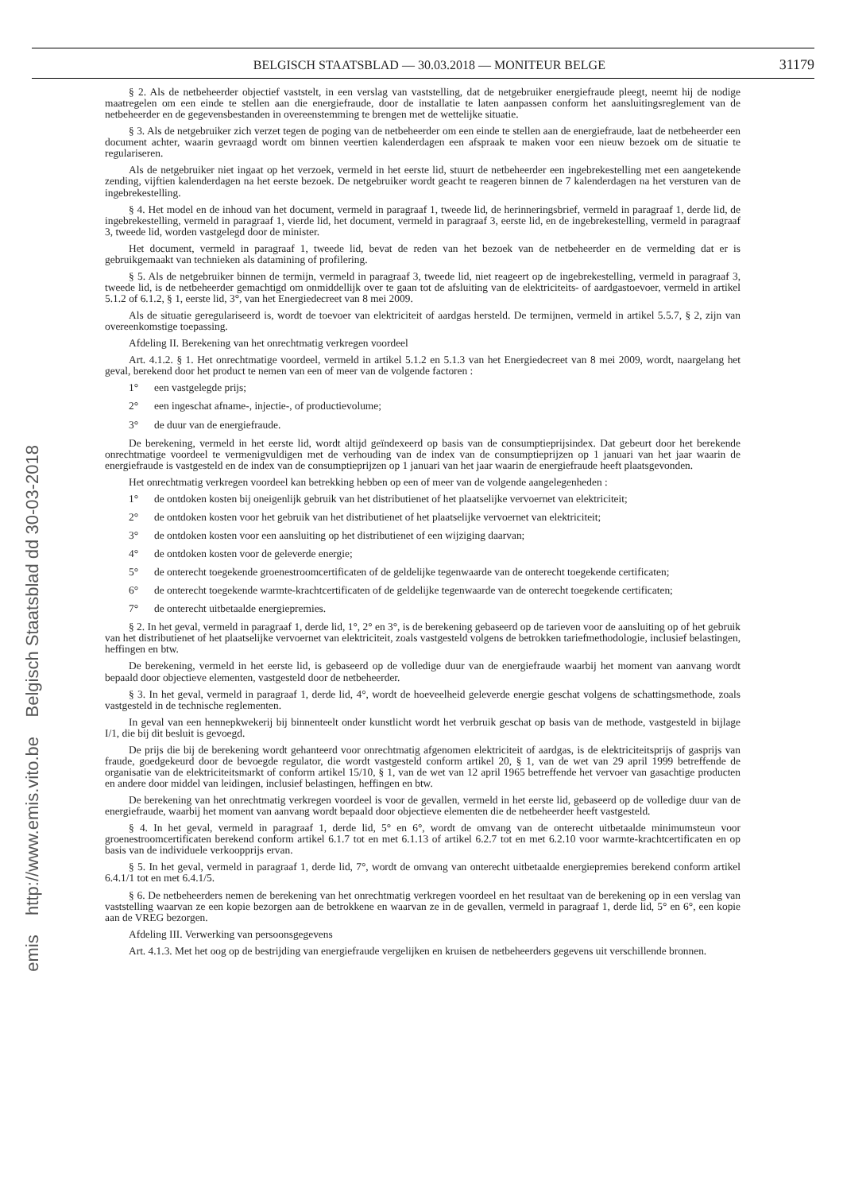emis http://www.emis.vito.be Belgisch Staatsblad dd 30-03-2018
BELGISCH STAATSBLAD — 30.03.2018 — MONITEUR BELGE
31179
§ 2. Als de netbeheerder objectief vaststelt, in een verslag van vaststelling, dat de netgebruiker energiefraude pleegt, neemt hij de nodige maatregelen om een einde te stellen aan die energiefraude, door de installatie te laten aanpassen conform het aansluitingsreglement van de netbeheerder en de gegevensbestanden in overeenstemming te brengen met de wettelijke situatie.
§ 3. Als de netgebruiker zich verzet tegen de poging van de netbeheerder om een einde te stellen aan de energiefraude, laat de netbeheerder een document achter, waarin gevraagd wordt om binnen veertien kalenderdagen een afspraak te maken voor een nieuw bezoek om de situatie te regulariseren.
Als de netgebruiker niet ingaat op het verzoek, vermeld in het eerste lid, stuurt de netbeheerder een ingebrekestelling met een aangetekende zending, vijftien kalenderdagen na het eerste bezoek. De netgebruiker wordt geacht te reageren binnen de 7 kalenderdagen na het versturen van de ingebrekestelling.
§ 4. Het model en de inhoud van het document, vermeld in paragraaf 1, tweede lid, de herinneringsbrief, vermeld in paragraaf 1, derde lid, de ingebrekestelling, vermeld in paragraaf 1, vierde lid, het document, vermeld in paragraaf 3, eerste lid, en de ingebrekestelling, vermeld in paragraaf 3, tweede lid, worden vastgelegd door de minister.
Het document, vermeld in paragraaf 1, tweede lid, bevat de reden van het bezoek van de netbeheerder en de vermelding dat er is gebruikgemaakt van technieken als datamining of profilering.
§ 5. Als de netgebruiker binnen de termijn, vermeld in paragraaf 3, tweede lid, niet reageert op de ingebrekestelling, vermeld in paragraaf 3, tweede lid, is de netbeheerder gemachtigd om onmiddellijk over te gaan tot de afsluiting van de elektriciteits- of aardgastoevoer, vermeld in artikel 5.1.2 of 6.1.2, § 1, eerste lid, 3°, van het Energiedecreet van 8 mei 2009.
Als de situatie geregulariseerd is, wordt de toevoer van elektriciteit of aardgas hersteld. De termijnen, vermeld in artikel 5.5.7, § 2, zijn van overeenkomstige toepassing.
Afdeling II. Berekening van het onrechtmatig verkregen voordeel
Art. 4.1.2. § 1. Het onrechtmatige voordeel, vermeld in artikel 5.1.2 en 5.1.3 van het Energiedecreet van 8 mei 2009, wordt, naargelang het geval, berekend door het product te nemen van een of meer van de volgende factoren :
1° een vastgelegde prijs;
2° een ingeschat afname-, injectie-, of productievolume;
3° de duur van de energiefraude.
De berekening, vermeld in het eerste lid, wordt altijd geïndexeerd op basis van de consumptieprijsindex. Dat gebeurt door het berekende onrechtmatige voordeel te vermenigvuldigen met de verhouding van de index van de consumptieprijzen op 1 januari van het jaar waarin de energiefraude is vastgesteld en de index van de consumptieprijzen op 1 januari van het jaar waarin de energiefraude heeft plaatsgevonden.
Het onrechtmatig verkregen voordeel kan betrekking hebben op een of meer van de volgende aangelegenheden :
1° de ontdoken kosten bij oneigenlijk gebruik van het distributienet of het plaatselijke vervoernet van elektriciteit;
2° de ontdoken kosten voor het gebruik van het distributienet of het plaatselijke vervoernet van elektriciteit;
3° de ontdoken kosten voor een aansluiting op het distributienet of een wijziging daarvan;
4° de ontdoken kosten voor de geleverde energie;
5° de onterecht toegekende groenestroomcertificaten of de geldelijke tegenwaarde van de onterecht toegekende certificaten;
6° de onterecht toegekende warmte-krachtcertificaten of de geldelijke tegenwaarde van de onterecht toegekende certificaten;
7° de onterecht uitbetaalde energiepremies.
§ 2. In het geval, vermeld in paragraaf 1, derde lid, 1°, 2° en 3°, is de berekening gebaseerd op de tarieven voor de aansluiting op of het gebruik van het distributienet of het plaatselijke vervoernet van elektriciteit, zoals vastgesteld volgens de betrokken tariefmethodologie, inclusief belastingen, heffingen en btw.
De berekening, vermeld in het eerste lid, is gebaseerd op de volledige duur van de energiefraude waarbij het moment van aanvang wordt bepaald door objectieve elementen, vastgesteld door de netbeheerder.
§ 3. In het geval, vermeld in paragraaf 1, derde lid, 4°, wordt de hoeveelheid geleverde energie geschat volgens de schattingsmethode, zoals vastgesteld in de technische reglementen.
In geval van een hennepkwekerij bij binnenteelt onder kunstlicht wordt het verbruik geschat op basis van de methode, vastgesteld in bijlage I/1, die bij dit besluit is gevoegd.
De prijs die bij de berekening wordt gehanteerd voor onrechtmatig afgenomen elektriciteit of aardgas, is de elektriciteitsprijs of gasprijs van fraude, goedgekeurd door de bevoegde regulator, die wordt vastgesteld conform artikel 20, § 1, van de wet van 29 april 1999 betreffende de organisatie van de elektriciteitsmarkt of conform artikel 15/10, § 1, van de wet van 12 april 1965 betreffende het vervoer van gasachtige producten en andere door middel van leidingen, inclusief belastingen, heffingen en btw.
De berekening van het onrechtmatig verkregen voordeel is voor de gevallen, vermeld in het eerste lid, gebaseerd op de volledige duur van de energiefraude, waarbij het moment van aanvang wordt bepaald door objectieve elementen die de netbeheerder heeft vastgesteld.
§ 4. In het geval, vermeld in paragraaf 1, derde lid, 5° en 6°, wordt de omvang van de onterecht uitbetaalde minimumsteun voor groenestroomcertificaten berekend conform artikel 6.1.7 tot en met 6.1.13 of artikel 6.2.7 tot en met 6.2.10 voor warmte-krachtcertificaten en op basis van de individuele verkoopprijs ervan.
§ 5. In het geval, vermeld in paragraaf 1, derde lid, 7°, wordt de omvang van onterecht uitbetaalde energiepremies berekend conform artikel 6.4.1/1 tot en met 6.4.1/5.
§ 6. De netbeheerders nemen de berekening van het onrechtmatig verkregen voordeel en het resultaat van de berekening op in een verslag van vaststelling waarvan ze een kopie bezorgen aan de betrokkene en waarvan ze in de gevallen, vermeld in paragraaf 1, derde lid, 5° en 6°, een kopie aan de VREG bezorgen.
Afdeling III. Verwerking van persoonsgegevens
Art. 4.1.3. Met het oog op de bestrijding van energiefraude vergelijken en kruisen de netbeheerders gegevens uit verschillende bronnen.